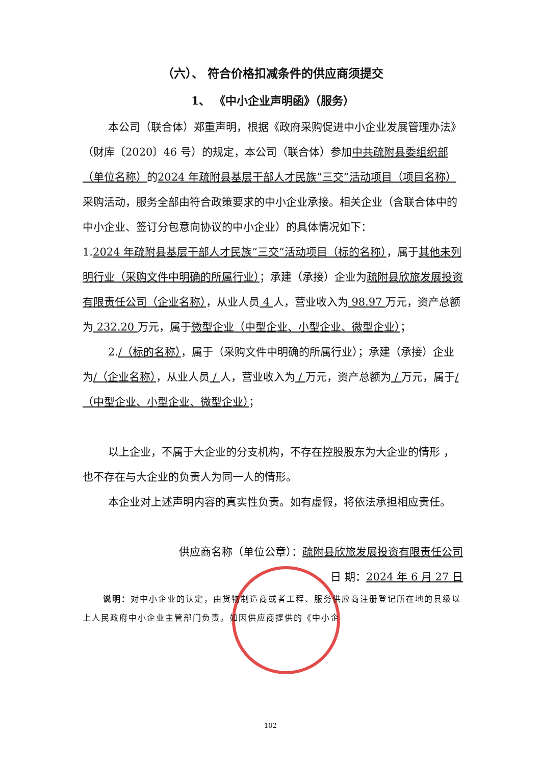（六）、 符合价格扣减条件的供应商须提交
1、 《中小企业声明函》（服务）
本公司（联合体）郑重声明，根据《政府采购促进中小企业发展管理办法》（财库〔2020〕46 号）的规定，本公司（联合体）参加中共疏附县委组织部（单位名称）的2024 年疏附县基层干部人才民族“三交”活动项目（项目名称）采购活动，服务全部由符合政策要求的中小企业承接。相关企业（含联合体中的中小企业、签订分包意向协议的中小企业）的具体情况如下：
1.2024 年疏附县基层干部人才民族“三交”活动项目（标的名称），属于其他未列明行业（采购文件中明确的所属行业）；承建（承接）企业为疏附县欣旅发展投资有限责任公司（企业名称），从业人员 4 人，营业收入为 98.97 万元，资产总额为 232.20 万元，属于微型企业（中型企业、小型企业、微型企业）；
2./（标的名称），属于（采购文件中明确的所属行业）；承建（承接）企业为/（企业名称），从业人员 / 人，营业收入为 / 万元，资产总额为 / 万元，属于/（中型企业、小型企业、微型企业）；
以上企业，不属于大企业的分支机构，不存在控股股东为大企业的情形 ，也不存在与大企业的负责人为同一人的情形。
本企业对上述声明内容的真实性负责。如有虚假，将依法承担相应责任。
供应商名称（单位公章）：疏附县欣旅发展投资有限责任公司
日 期：2024 年 6 月 27 日
说明：对中小企业的认定，由货物制造商或者工程、服务供应商注册登记所在地的县级以上人民政府中小企业主管部门负责。如因供应商提供的《中小企
102